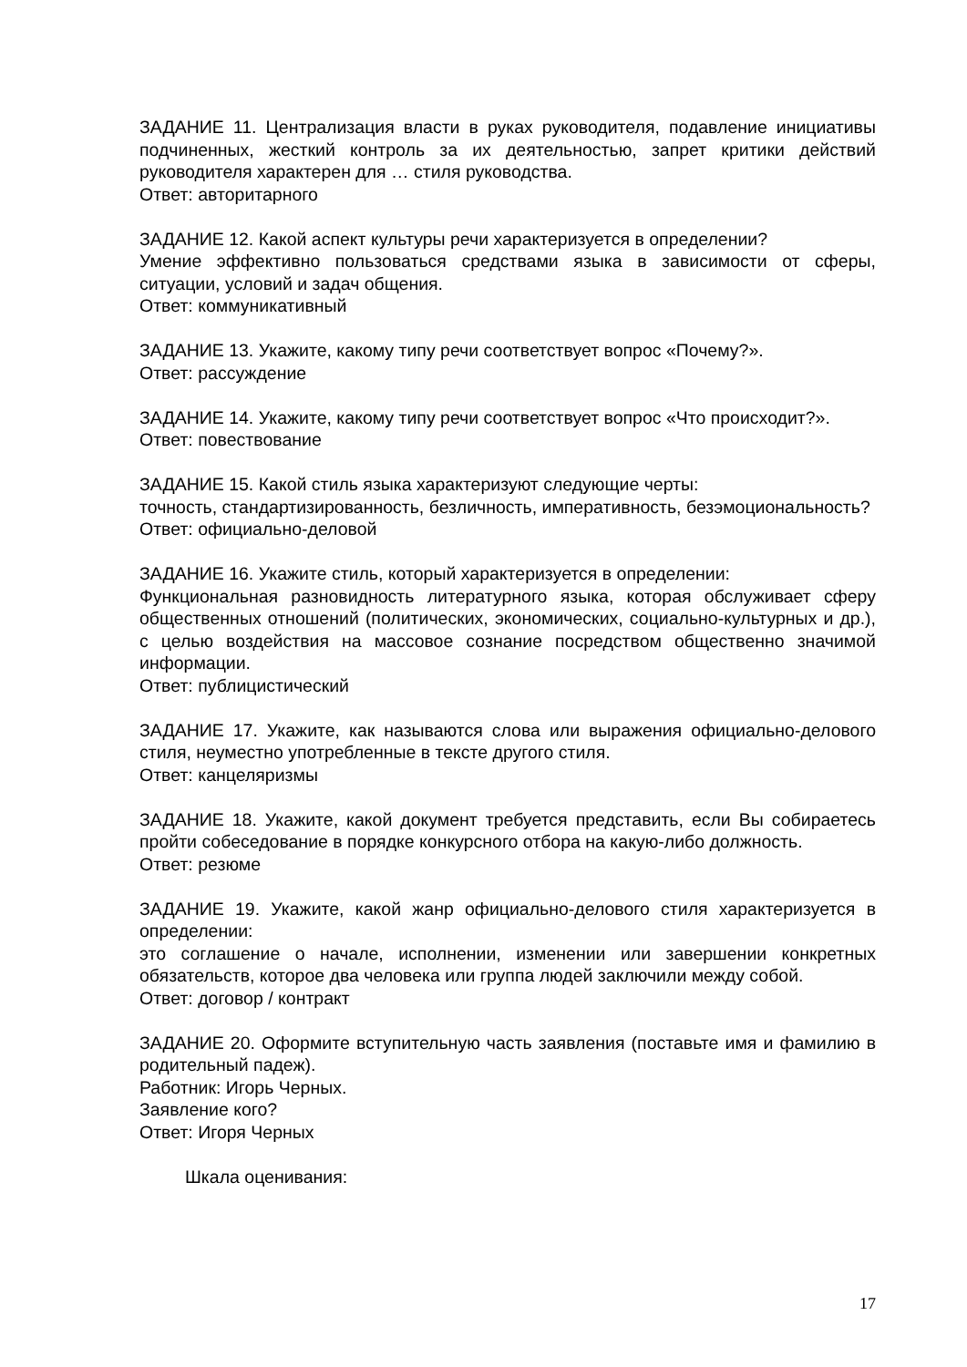ЗАДАНИЕ 11. Централизация власти в руках руководителя, подавление инициативы подчиненных, жесткий контроль за их деятельностью, запрет критики действий руководителя характерен для … стиля руководства.
Ответ: авторитарного
ЗАДАНИЕ 12. Какой аспект культуры речи характеризуется в определении?
Умение эффективно пользоваться средствами языка в зависимости от сферы, ситуации, условий и задач общения.
Ответ: коммуникативный
ЗАДАНИЕ 13. Укажите, какому типу речи соответствует вопрос «Почему?».
Ответ: рассуждение
ЗАДАНИЕ 14. Укажите, какому типу речи соответствует вопрос «Что происходит?».
Ответ: повествование
ЗАДАНИЕ 15. Какой стиль языка характеризуют следующие черты:
точность, стандартизированность, безличность, императивность, безэмоциональность?
Ответ: официально-деловой
ЗАДАНИЕ 16. Укажите стиль, который характеризуется в определении:
Функциональная разновидность литературного языка, которая обслуживает сферу общественных отношений (политических, экономических, социально-культурных и др.), с целью воздействия на массовое сознание посредством общественно значимой информации.
Ответ: публицистический
ЗАДАНИЕ 17. Укажите, как называются слова или выражения официально-делового стиля, неуместно употребленные в тексте другого стиля.
Ответ: канцеляризмы
ЗАДАНИЕ 18. Укажите, какой документ требуется представить, если Вы собираетесь пройти собеседование в порядке конкурсного отбора на какую-либо должность.
Ответ: резюме
ЗАДАНИЕ 19. Укажите, какой жанр официально-делового стиля характеризуется в определении:
это соглашение о начале, исполнении, изменении или завершении конкретных обязательств, которое два человека или группа людей заключили между собой.
Ответ: договор / контракт
ЗАДАНИЕ 20. Оформите вступительную часть заявления (поставьте имя и фамилию в родительный падеж).
Работник: Игорь Черных.
Заявление кого?
Ответ: Игоря Черных
Шкала оценивания:
17